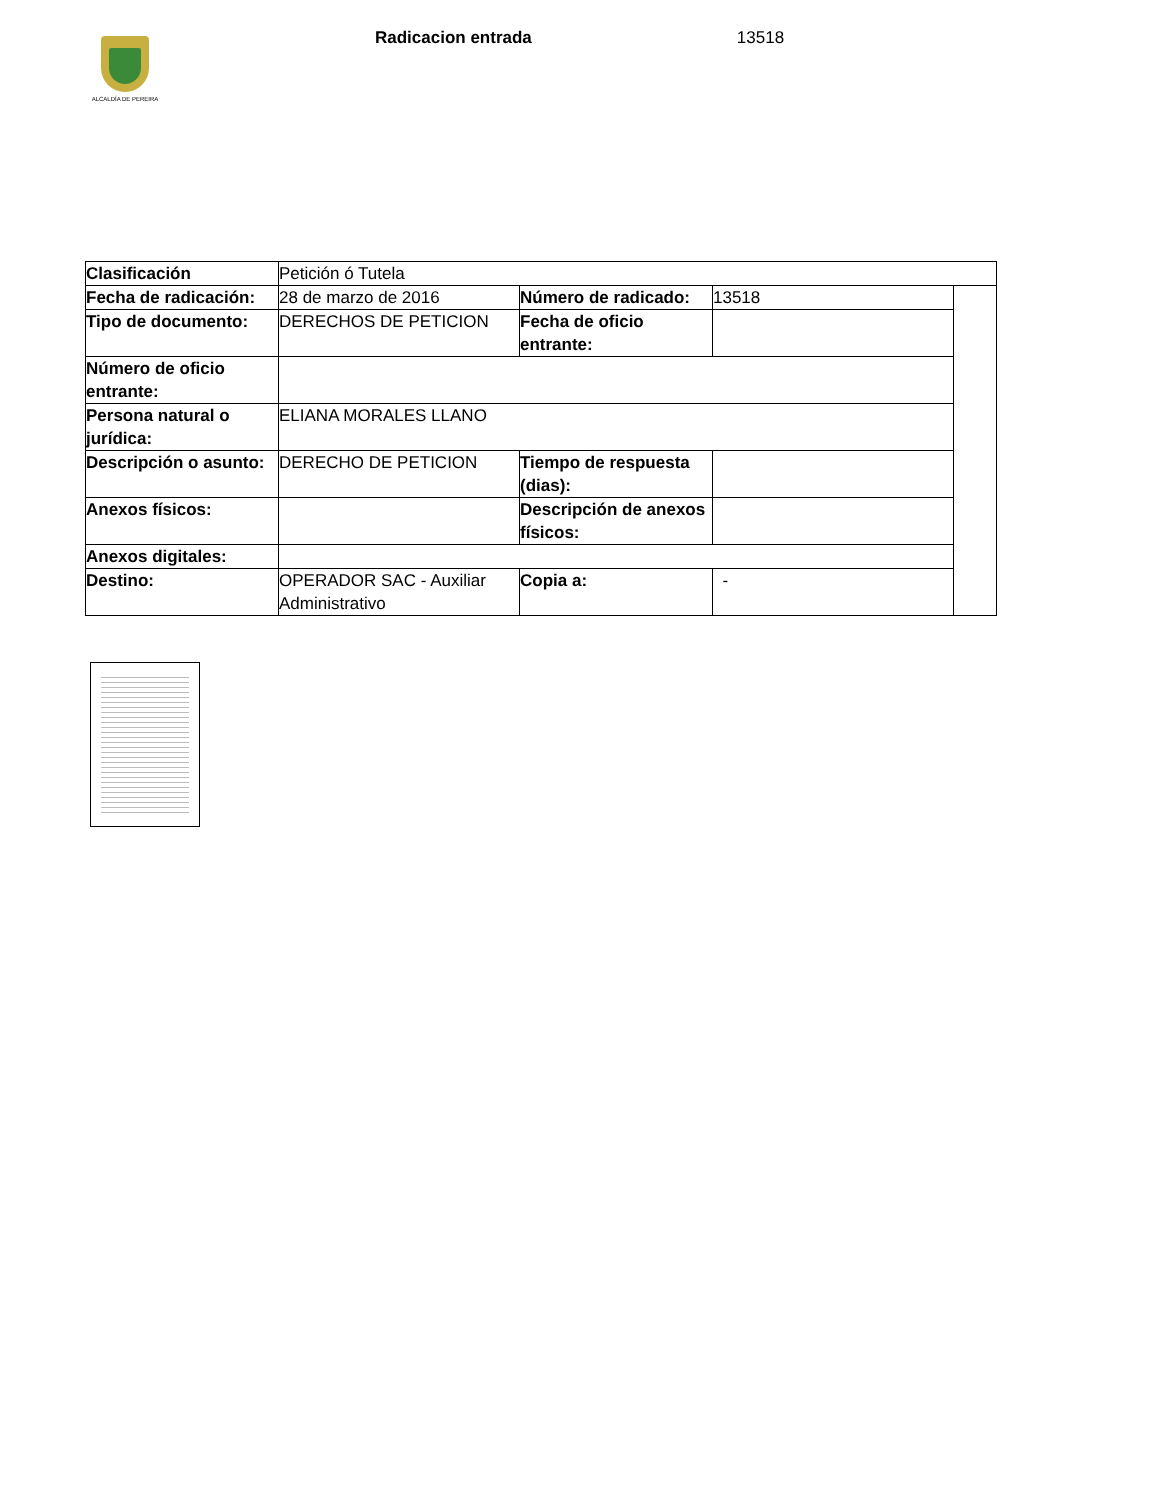ALCALDÍA DE PEREIRA
Radicacion entrada 13518
| Clasificación | Petición ó Tutela | | | |
| Fecha de radicación: | 28 de marzo de 2016 | Número de radicado: | 13518 | |
| Tipo de documento: | DERECHOS DE PETICION | Fecha de oficio entrante: | | |
| Número de oficio entrante: | | | | |
| Persona natural o jurídica: | ELIANA MORALES LLANO | | | |
| Descripción o asunto: | DERECHO DE PETICION | Tiempo de respuesta (dias): | | |
| Anexos físicos: | | Descripción de anexos físicos: | | |
| Anexos digitales: | | | | |
| Destino: | OPERADOR SAC - Auxiliar Administrativo | Copia a: | - | |